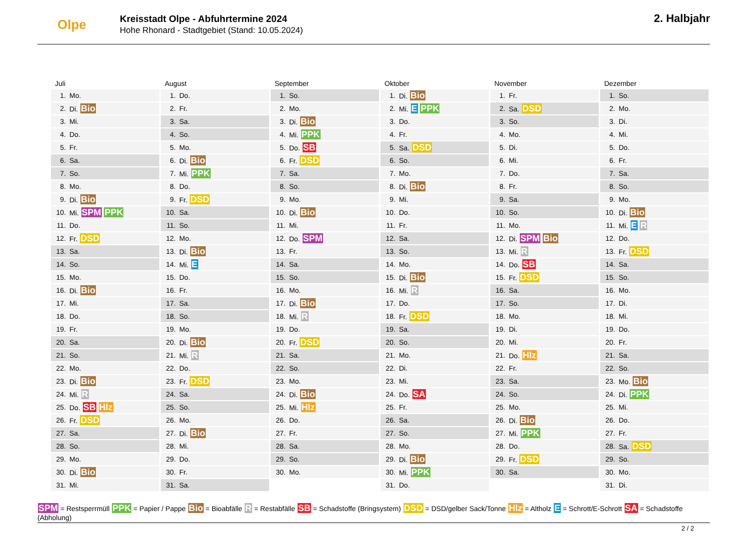Olpe
Kreisstadt Olpe - Abfuhrtermine 2024
Hohe Rhonard - Stadtgebiet (Stand: 10.05.2024)
2. Halbjahr
Juli
| 1. | Mo. |
| 2. | Di. Bio |
| 3. | Mi. |
| 4. | Do. |
| 5. | Fr. |
| 6. | Sa. |
| 7. | So. |
| 8. | Mo. |
| 9. | Di. Bio |
| 10. | Mi. SPM PPK |
| 11. | Do. |
| 12. | Fr. DSD |
| 13. | Sa. |
| 14. | So. |
| 15. | Mo. |
| 16. | Di. Bio |
| 17. | Mi. |
| 18. | Do. |
| 19. | Fr. |
| 20. | Sa. |
| 21. | So. |
| 22. | Mo. |
| 23. | Di. Bio |
| 24. | Mi. R |
| 25. | Do. SB Hlz |
| 26. | Fr. DSD |
| 27. | Sa. |
| 28. | So. |
| 29. | Mo. |
| 30. | Di. Bio |
| 31. | Mi. |
August
| 1. | Do. |
| 2. | Fr. |
| 3. | Sa. |
| 4. | So. |
| 5. | Mo. |
| 6. | Di. Bio |
| 7. | Mi. PPK |
| 8. | Do. |
| 9. | Fr. DSD |
| 10. | Sa. |
| 11. | So. |
| 12. | Mo. |
| 13. | Di. Bio |
| 14. | Mi. E |
| 15. | Do. |
| 16. | Fr. |
| 17. | Sa. |
| 18. | So. |
| 19. | Mo. |
| 20. | Di. Bio |
| 21. | Mi. R |
| 22. | Do. |
| 23. | Fr. DSD |
| 24. | Sa. |
| 25. | So. |
| 26. | Mo. |
| 27. | Di. Bio |
| 28. | Mi. |
| 29. | Do. |
| 30. | Fr. |
| 31. | Sa. |
September
| 1. | So. |
| 2. | Mo. |
| 3. | Di. Bio |
| 4. | Mi. PPK |
| 5. | Do. SB |
| 6. | Fr. DSD |
| 7. | Sa. |
| 8. | So. |
| 9. | Mo. |
| 10. | Di. Bio |
| 11. | Mi. |
| 12. | Do. SPM |
| 13. | Fr. |
| 14. | Sa. |
| 15. | So. |
| 16. | Mo. |
| 17. | Di. Bio |
| 18. | Mi. R |
| 19. | Do. |
| 20. | Fr. DSD |
| 21. | Sa. |
| 22. | So. |
| 23. | Mo. |
| 24. | Di. Bio |
| 25. | Mi. Hlz |
| 26. | Do. |
| 27. | Fr. |
| 28. | Sa. |
| 29. | So. |
| 30. | Mo. |
Oktober
| 1. | Di. Bio |
| 2. | Mi. E PPK |
| 3. | Do. |
| 4. | Fr. |
| 5. | Sa. DSD |
| 6. | So. |
| 7. | Mo. |
| 8. | Di. Bio |
| 9. | Mi. |
| 10. | Do. |
| 11. | Fr. |
| 12. | Sa. |
| 13. | So. |
| 14. | Mo. |
| 15. | Di. Bio |
| 16. | Mi. R |
| 17. | Do. |
| 18. | Fr. DSD |
| 19. | Sa. |
| 20. | So. |
| 21. | Mo. |
| 22. | Di. |
| 23. | Mi. |
| 24. | Do. SA |
| 25. | Fr. |
| 26. | Sa. |
| 27. | So. |
| 28. | Mo. |
| 29. | Di. Bio |
| 30. | Mi. PPK |
| 31. | Do. |
November
| 1. | Fr. |
| 2. | Sa. DSD |
| 3. | So. |
| 4. | Mo. |
| 5. | Di. |
| 6. | Mi. |
| 7. | Do. |
| 8. | Fr. |
| 9. | Sa. |
| 10. | So. |
| 11. | Mo. |
| 12. | Di. SPM Bio |
| 13. | Mi. R |
| 14. | Do. SB |
| 15. | Fr. DSD |
| 16. | Sa. |
| 17. | So. |
| 18. | Mo. |
| 19. | Di. |
| 20. | Mi. |
| 21. | Do. Hlz |
| 22. | Fr. |
| 23. | Sa. |
| 24. | So. |
| 25. | Mo. |
| 26. | Di. Bio |
| 27. | Mi. PPK |
| 28. | Do. |
| 29. | Fr. DSD |
| 30. | Sa. |
Dezember
| 1. | So. |
| 2. | Mo. |
| 3. | Di. |
| 4. | Mi. |
| 5. | Do. |
| 6. | Fr. |
| 7. | Sa. |
| 8. | So. |
| 9. | Mo. |
| 10. | Di. Bio |
| 11. | Mi. E R |
| 12. | Do. |
| 13. | Fr. DSD |
| 14. | Sa. |
| 15. | So. |
| 16. | Mo. |
| 17. | Di. |
| 18. | Mi. |
| 19. | Do. |
| 20. | Fr. |
| 21. | Sa. |
| 22. | So. |
| 23. | Mo. Bio |
| 24. | Di. PPK |
| 25. | Mi. |
| 26. | Do. |
| 27. | Fr. |
| 28. | Sa. DSD |
| 29. | So. |
| 30. | Mo. |
| 31. | Di. |
SPM = Restsperrmüll PPK = Papier / Pappe Bio = Bioabfälle R = Restabfälle SB = Schadstoffe (Bringsystem) DSD = DSD/gelber Sack/Tonne Hlz = Altholz E = Schrott/E-Schrott SA = Schadstoffe (Abholung)
2 / 2